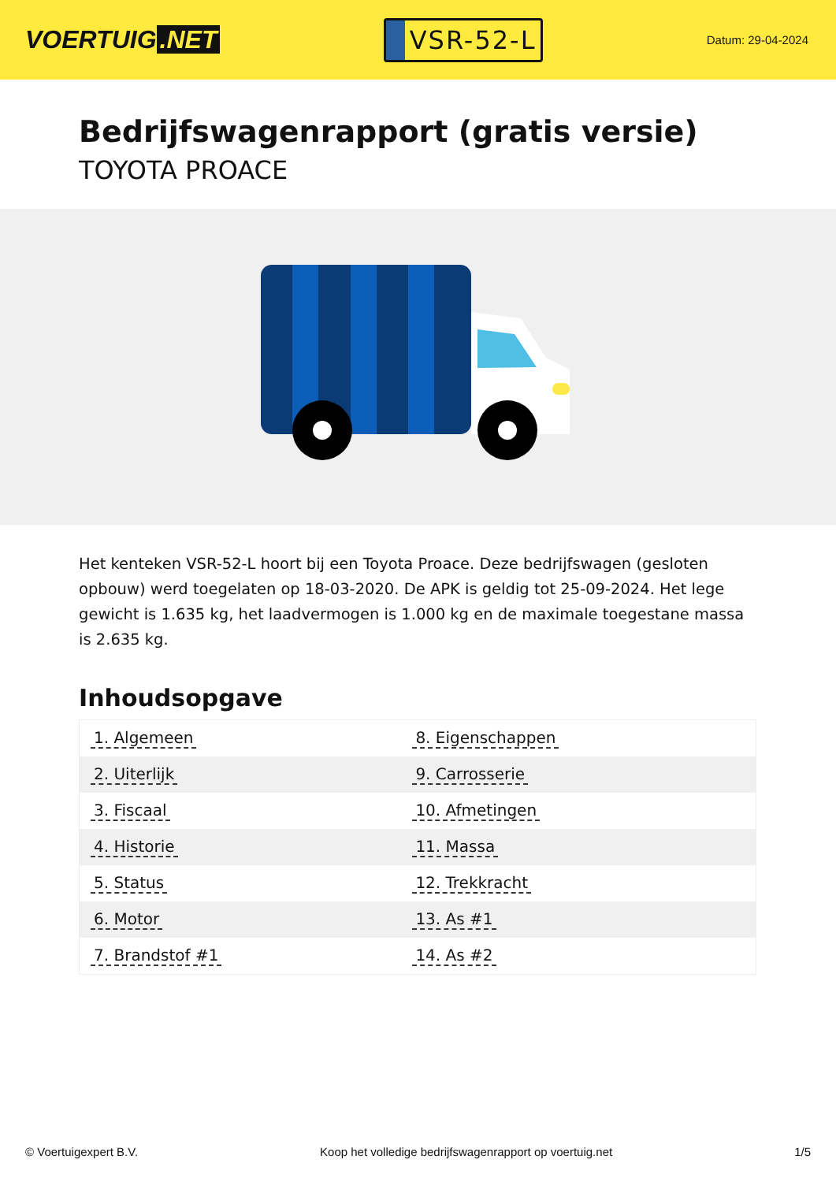VOERTUIG.NET
VSR-52-L
Datum: 29-04-2024
Bedrijfswagenrapport (gratis versie)
TOYOTA PROACE
Het kenteken VSR-52-L hoort bij een Toyota Proace. Deze bedrijfswagen (gesloten opbouw) werd toegelaten op 18-03-2020. De APK is geldig tot 25-09-2024. Het lege gewicht is 1.635 kg, het laadvermogen is 1.000 kg en de maximale toegestane massa is 2.635 kg.
Inhoudsopgave
| 1. Algemeen | 8. Eigenschappen |
| 2. Uiterlijk | 9. Carrosserie |
| 3. Fiscaal | 10. Afmetingen |
| 4. Historie | 11. Massa |
| 5. Status | 12. Trekkracht |
| 6. Motor | 13. As #1 |
| 7. Brandstof #1 | 14. As #2 |
© Voertuigexpert B.V. Koop het volledige bedrijfswagenrapport op voertuig.net 1/5